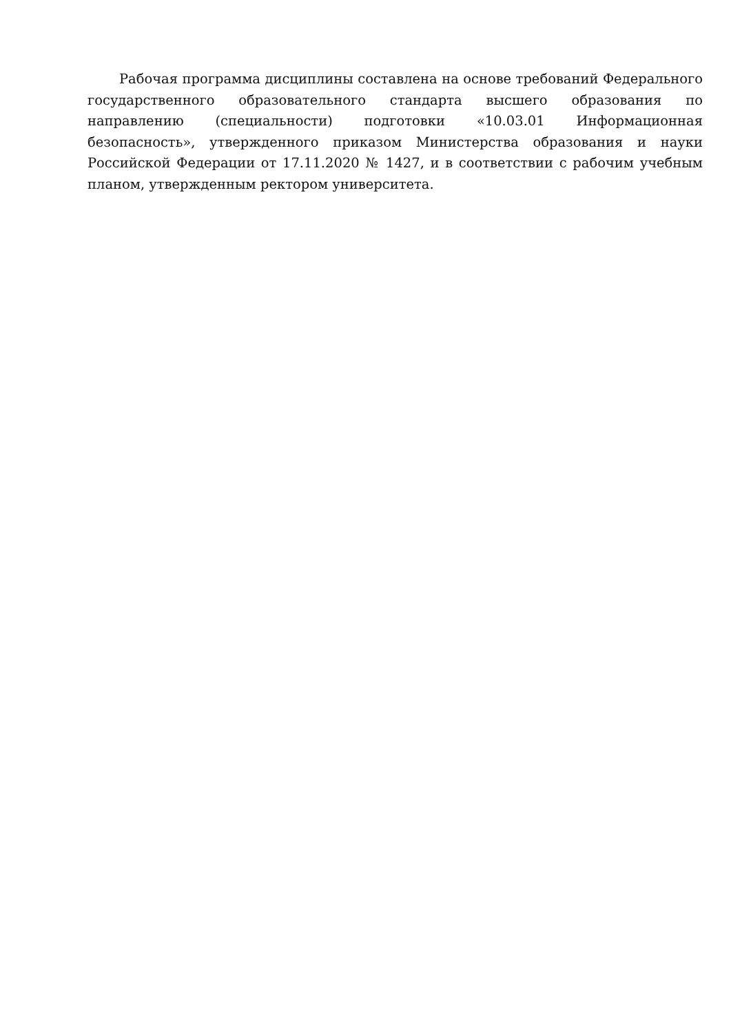Рабочая программа дисциплины составлена на основе требований Федерального государственного образовательного стандарта высшего образования по направлению (специальности) подготовки «10.03.01 Информационная безопасность», утвержденного приказом Министерства образования и науки Российской Федерации от 17.11.2020 № 1427, и в соответствии с рабочим учебным планом, утвержденным ректором университета.